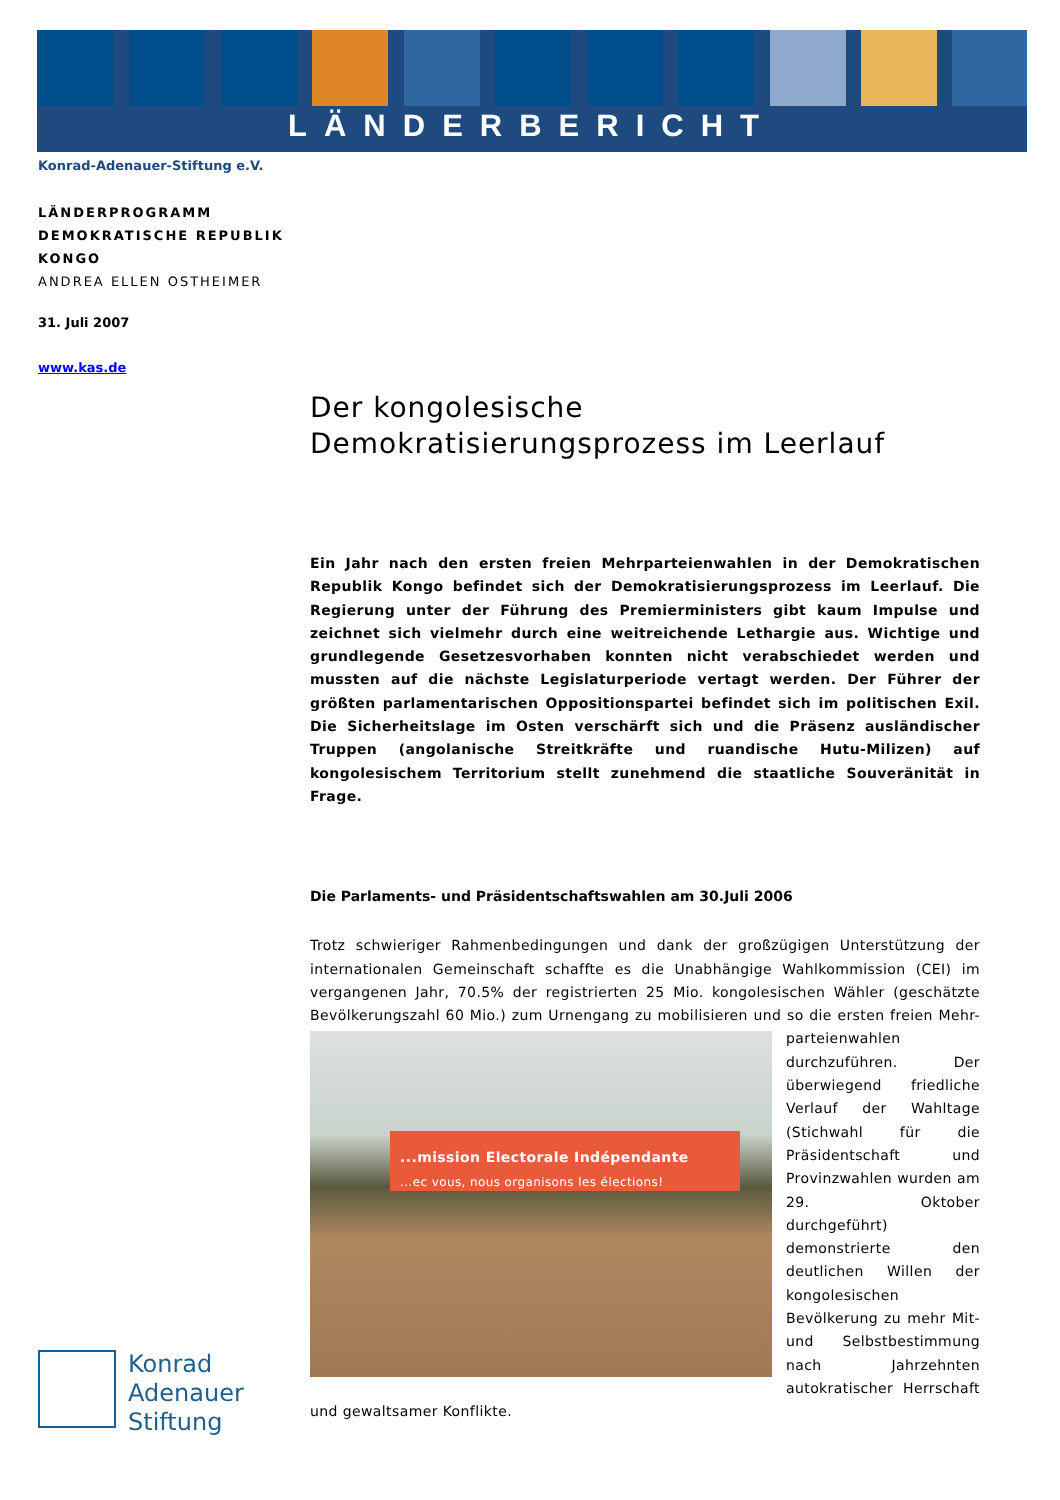LÄNDERBERICHT
Konrad-Adenauer-Stiftung e.V.
LÄNDERPROGRAMM
DEMOKRATISCHE REPUBLIK
KONGO
ANDREA ELLEN OSTHEIMER
31. Juli 2007
www.kas.de
Der kongolesische
Demokratisierungsprozess im Leerlauf
Ein Jahr nach den ersten freien Mehrparteienwahlen in der Demokratischen Republik Kongo befindet sich der Demokratisierungsprozess im Leerlauf. Die Regierung unter der Führung des Premierministers gibt kaum Impulse und zeichnet sich vielmehr durch eine weitreichende Lethargie aus. Wichtige und grundlegende Gesetzesvorhaben konnten nicht verabschiedet werden und mussten auf die nächste Legislaturperiode vertagt werden. Der Führer der größten parlamentarischen Oppositionspartei befindet sich im politischen Exil. Die Sicherheitslage im Osten verschärft sich und die Präsenz ausländischer Truppen (angolanische Streitkräfte und ruandische Hutu-Milizen) auf kongolesischem Territorium stellt zunehmend die staatliche Souveränität in Frage.
Die Parlaments- und Präsidentschaftswahlen am 30.Juli 2006
Trotz schwieriger Rahmenbedingungen und dank der großzügigen Unterstützung der internationalen Gemeinschaft schaffte es die Unabhängige Wahlkommission (CEI) im vergangenen Jahr, 70.5% der registrierten 25 Mio. kongolesischen Wähler (geschätzte Bevölkerungszahl 60 Mio.) zum Urnengang zu mobilisieren und so die ersten freien Mehr-...mission Electorale Indépendante
...ec vous, nous organisons les élections! parteienwahlen durchzuführen. Der überwiegend friedliche Verlauf der Wahltage (Stichwahl für die Präsidentschaft und Provinzwahlen wurden am 29. Oktober durchgeführt) demonstrierte den deutlichen Willen der kongolesischen Bevölkerung zu mehr Mit- und Selbstbestimmung nach Jahrzehnten autokratischer Herrschaft und gewaltsamer Konflikte.
Konrad
Adenauer
Stiftung